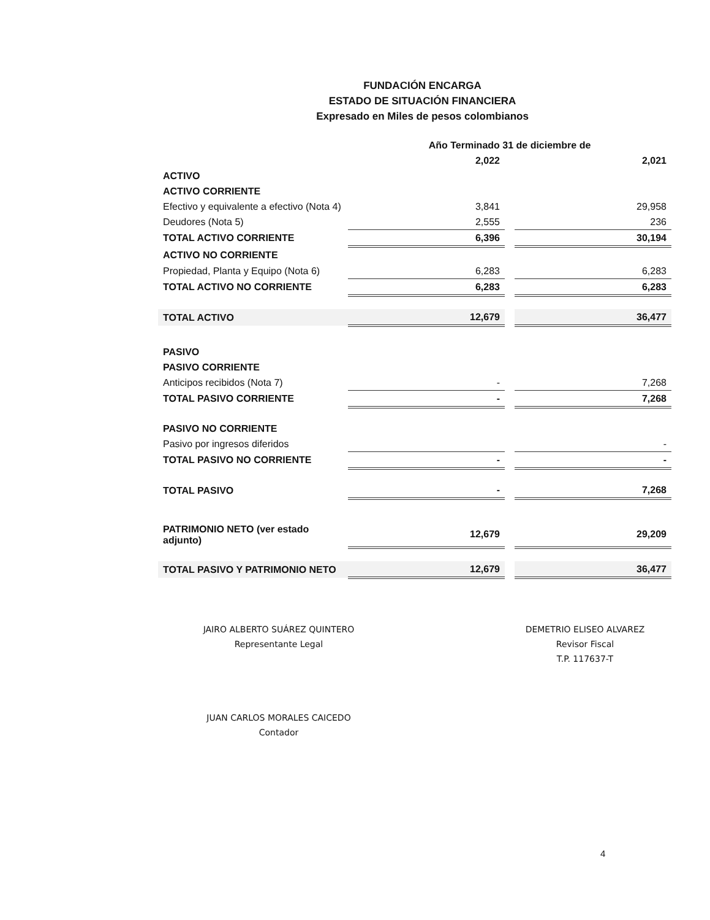FUNDACIÓN ENCARGA
ESTADO DE SITUACIÓN FINANCIERA
Expresado en Miles de pesos colombianos
| | Año Terminado 31 de diciembre de | | |
| | 2,022 | | 2,021 |
| ACTIVO | | | |
| ACTIVO CORRIENTE | | | |
| Efectivo y equivalente a efectivo (Nota 4) | 3,841 | | 29,958 |
| Deudores (Nota 5) | 2,555 | | 236 |
| TOTAL ACTIVO CORRIENTE | 6,396 | | 30,194 |
| ACTIVO NO CORRIENTE | | | |
| Propiedad, Planta y Equipo (Nota 6) | 6,283 | | 6,283 |
| TOTAL ACTIVO NO CORRIENTE | 6,283 | | 6,283 |
| TOTAL ACTIVO | 12,679 | | 36,477 |
| PASIVO | | | |
| PASIVO CORRIENTE | | | |
| Anticipos recibidos (Nota 7) | - | | 7,268 |
| TOTAL PASIVO CORRIENTE | - | | 7,268 |
| PASIVO NO CORRIENTE | | | |
| Pasivo por ingresos diferidos | | | - |
| TOTAL PASIVO NO CORRIENTE | - | | - |
| TOTAL PASIVO | - | | 7,268 |
| PATRIMONIO NETO (ver estado adjunto) | 12,679 | | 29,209 |
| TOTAL PASIVO Y PATRIMONIO NETO | 12,679 | | 36,477 |
JAIRO ALBERTO SUÁREZ QUINTERO
Representante Legal
JUAN CARLOS MORALES CAICEDO
Contador
DEMETRIO ELISEO ALVAREZ
Revisor Fiscal
T.P. 117637-T
4